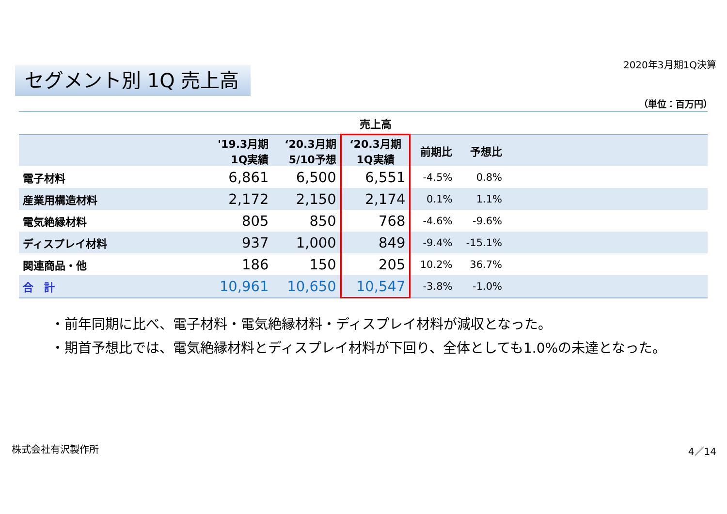2020年3月期1Q決算
セグメント別 1Q 売上高
（単位：百万円）
| | | | 売上高 | | | |
| --- | --- | --- | --- | --- | --- | --- |
| | '19.3月期 1Q実績 | ‘20.3月期 5/10予想 | ‘20.3月期 1Q実績 | 前期比 | 予想比 | |
| 電子材料 | 6,861 | 6,500 | 6,551 | -4.5% | 0.8% | |
| 産業用構造材料 | 2,172 | 2,150 | 2,174 | 0.1% | 1.1% | |
| 電気絶縁材料 | 805 | 850 | 768 | -4.6% | -9.6% | |
| ディスプレイ材料 | 937 | 1,000 | 849 | -9.4% | -15.1% | |
| 関連商品・他 | 186 | 150 | 205 | 10.2% | 36.7% | |
| 合 計 | 10,961 | 10,650 | 10,547 | -3.8% | -1.0% | |
・前年同期に比べ、電子材料・電気絶縁材料・ディスプレイ材料が減収となった。
・期首予想比では、電気絶縁材料とディスプレイ材料が下回り、全体としても1.0%の未達となった。
株式会社有沢製作所 4／14